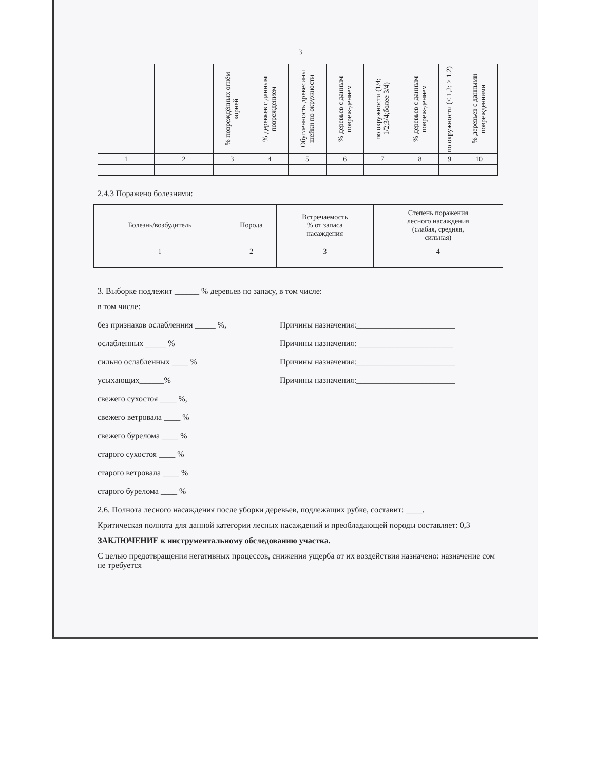3
| | | % повреждённых огнём корней | % деревьев с данным повреждением | Обугленность древесины шейки по окружности | % деревьев с данным повреж-дением | по окружности (1/4; 1/2;3/4;более 3/4) | % деревьев с данным повреж-дением | по окружности (< 1,2; > 1,2) | % деревьев с данными повреждениями |
| --- | --- | --- | --- | --- | --- | --- | --- | --- | --- |
| 1 | 2 | 3 | 4 | 5 | 6 | 7 | 8 | 9 | 10 |
2.4.3 Поражено болезнями:
| Болезнь/возбудитель | Порода | Встречаемость % от запаса насаждения | Степень поражения лесного насаждения (слабая, средняя, сильная) |
| --- | --- | --- | --- |
| 1 | 2 | 3 | 4 |
3. Выборке подлежит ______ % деревьев по запасу, в том числе:
в том числе:
без признаков ослабленния _____ %, Причины назначения:________________________
ослабленных _____ % Причины назначения: _______________________
сильно ослабленных ____ % Причины назначения:________________________
усыхающих______% Причины назначения:________________________
свежего сухостоя ____ %,
свежего ветровала ____ %
свежего бурелома ____ %
старого сухостоя ____ %
старого ветровала ____ %
старого бурелома ____ %
2.6. Полнота лесного насаждения после уборки деревьев, подлежащих рубке, составит: ____.
Критическая полнота для данной категории лесных насаждений и преобладающей породы составляет: 0,3
ЗАКЛЮЧЕНИЕ к инструментальному обследованию участка.
С целью предотвращения негативных процессов, снижения ущерба от их воздействия назначено: назначение сом не требуется